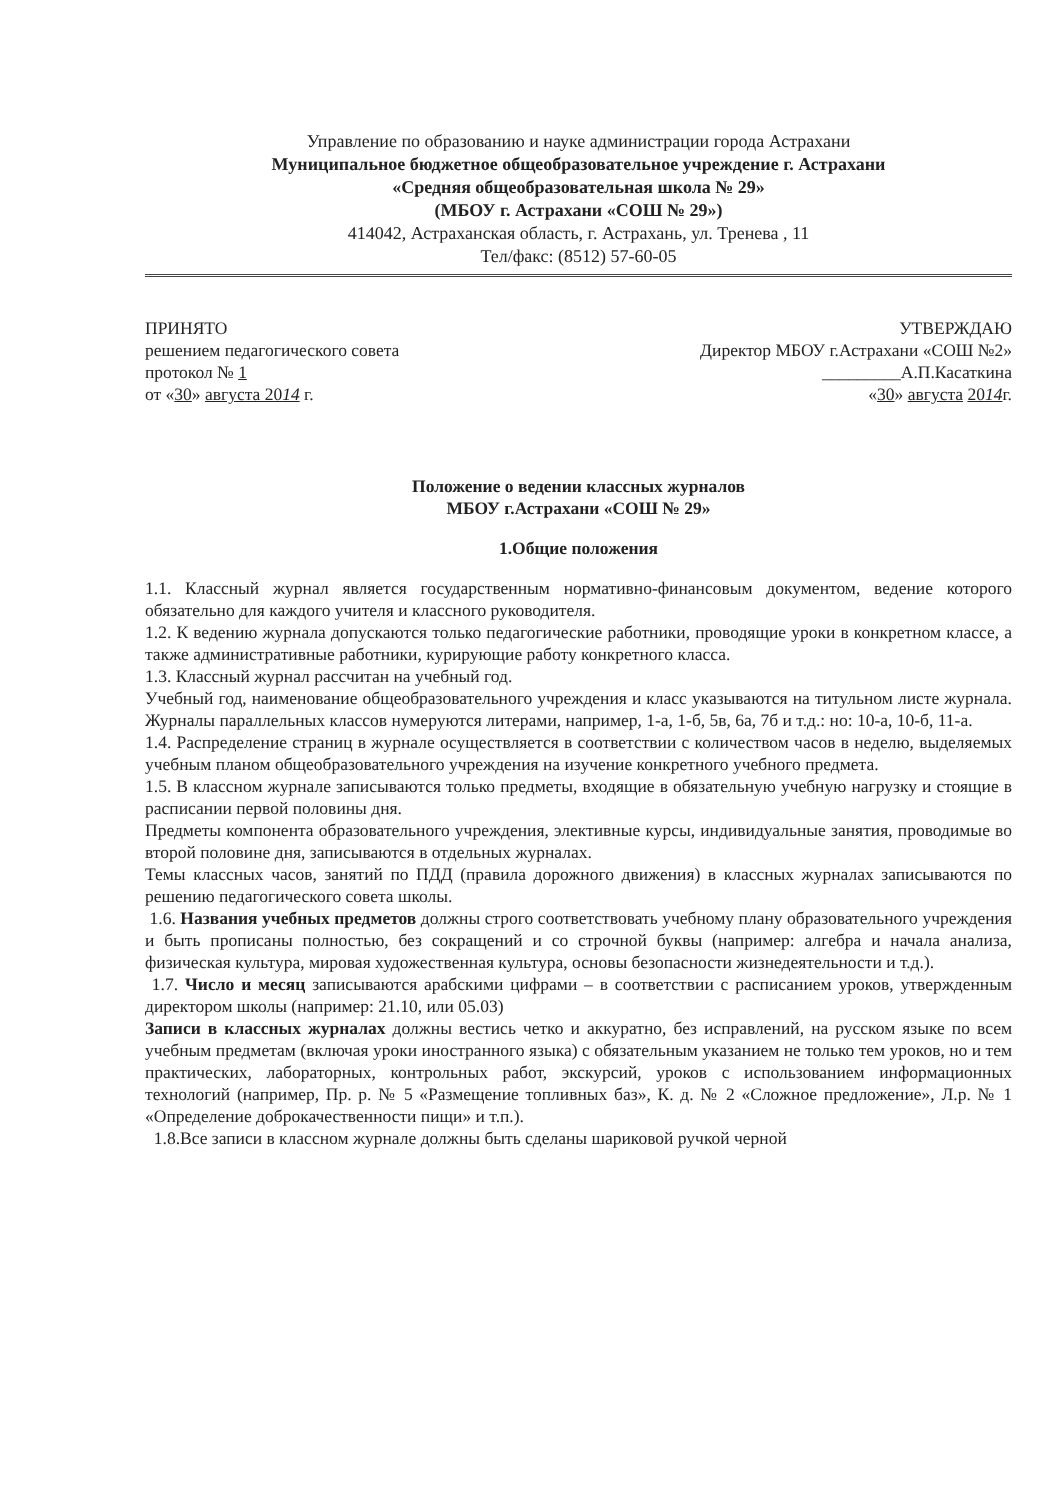Управление по образованию и науке администрации города Астрахани
Муниципальное бюджетное общеобразовательное учреждение г. Астрахани
«Средняя общеобразовательная школа № 29»
(МБОУ г. Астрахани «СОШ № 29»)
414042, Астраханская область, г. Астрахань, ул. Тренева , 11
Тел/факс: (8512) 57-60-05
ПРИНЯТО
решением педагогического совета
протокол № 1
от «30» августа 2014 г.
УТВЕРЖДАЮ
Директор МБОУ г.Астрахани «СОШ №2»
_________А.П.Касаткина
«30» августа 2014г.
Положение о ведении классных журналов
МБОУ г.Астрахани «СОШ № 29»
1.Общие положения
1.1. Классный журнал является государственным нормативно-финансовым документом, ведение которого обязательно для каждого учителя и классного руководителя.
1.2. К ведению журнала допускаются только педагогические работники, проводящие уроки в конкретном классе, а также административные работники, курирующие работу конкретного класса.
1.3. Классный журнал рассчитан на учебный год.
Учебный год, наименование общеобразовательного учреждения и класс указываются на титульном листе журнала. Журналы параллельных классов нумеруются литерами, например, 1-а, 1-б, 5в, 6а, 7б и т.д.: но: 10-а, 10-б, 11-а.
1.4. Распределение страниц в журнале осуществляется в соответствии с количеством часов в неделю, выделяемых учебным планом общеобразовательного учреждения на изучение конкретного учебного предмета.
1.5. В классном журнале записываются только предметы, входящие в обязательную учебную нагрузку и стоящие в расписании первой половины дня.
Предметы компонента образовательного учреждения, элективные курсы, индивидуальные занятия, проводимые во второй половине дня, записываются в отдельных журналах.
Темы классных часов, занятий по ПДД (правила дорожного движения) в классных журналах записываются по решению педагогического совета школы.
1.6. Названия учебных предметов должны строго соответствовать учебному плану образовательного учреждения и быть прописаны полностью, без сокращений и со строчной буквы (например: алгебра и начала анализа, физическая культура, мировая художественная культура, основы безопасности жизнедеятельности и т.д.).
1.7. Число и месяц записываются арабскими цифрами – в соответствии с расписанием уроков, утвержденным директором школы (например: 21.10, или 05.03)
Записи в классных журналах должны вестись четко и аккуратно, без исправлений, на русском языке по всем учебным предметам (включая уроки иностранного языка) с обязательным указанием не только тем уроков, но и тем практических, лабораторных, контрольных работ, экскурсий, уроков с использованием информационных технологий (например, Пр. р. № 5 «Размещение топливных баз», К. д. № 2 «Сложное предложение», Л.р. № 1 «Определение доброкачественности пищи» и т.п.).
1.8.Все записи в классном журнале должны быть сделаны шариковой ручкой черной